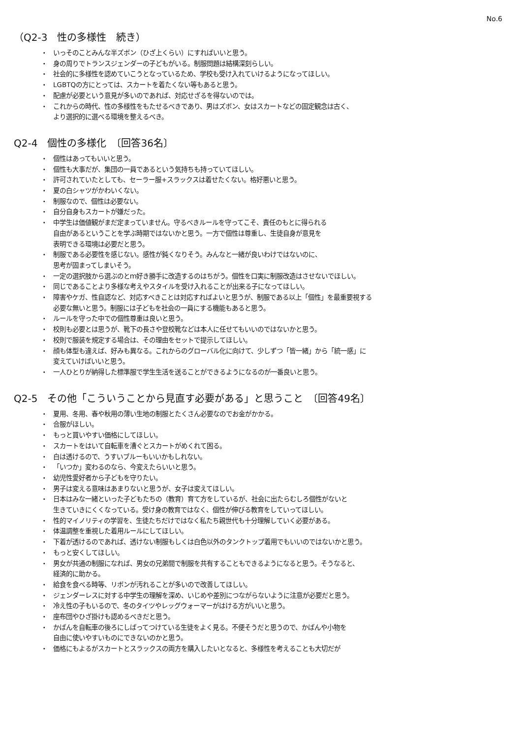No.6
（Q2-3　性の多様性　続き）
・ いっそのことみんな半ズボン（ひざ上くらい）にすればいいと思う。
・ 身の周りでトランスジェンダーの子どもがいる。制服問題は結構深刻らしい。
・ 社会的に多様性を認めていこうとなっているため、学校も受け入れていけるようになってほしい。
・ LGBTQの方にとっては、スカートを着たくない等もあると思う。
・ 配慮が必要という意見が多いのであれば、対応せざるを得ないのでは。
・ これからの時代、性の多様性をもたせるべきであり、男はズボン、女はスカートなどの固定観念は古く、
より選択的に選べる環境を整えるべき。
Q2-4　個性の多様化　〔回答36名〕
・ 個性はあってもいいと思う。
・ 個性も大事だが、集団の一員であるという気持ちも持っていてほしい。
・ 許可されていたとしても、セーラー服+スラックスは着せたくない。格好悪いと思う。
・ 夏の白シャツがかわいくない。
・ 制服なので、個性は必要ない。
・ 自分自身もスカートが嫌だった。
・ 中学生は価値観がまだ定まっていません。守るべきルールを守ってこそ、責任のもとに得られる
自由があるということを学ぶ時期ではないかと思う。一方で個性は尊重し、生徒自身が意見を
表明できる環境は必要だと思う。
・ 制服である必要性を感じない。感性が鈍くなりそう。みんなと一緒が良いわけではないのに、
思考が固まってしまいそう。
・ 一定の選択肢から選ぶのとｍ好き勝手に改造するのはちがう。個性を口実に制服改造はさせないでほしい。
・ 同じであることより多様な考えやスタイルを受け入れることが出来る子になってほしい。
・ 障害やケガ、性自認など、対応すべきことは対応すればよいと思うが、制服である以上「個性」を最重要視する
必要な無いと思う。制服には子どもを社会の一員にする機能もあると思う。
・ ルールを守った中での個性尊重は良いと思う。
・ 校則も必要とは思うが、靴下の長さや登校靴などは本人に任せてもいいのではないかと思う。
・ 校則で服装を規定する場合は、その理由をセットで提示してほしい。
・ 顔も体型も違えば、好みも異なる。これからのグローバル化に向けて、少しずつ「皆一緒」から「統一感」に
変えていけばいいと思う。
・ 一人ひとりが納得した標準服で学生生活を送ることができるようになるのが一番良いと思う。
Q2-5　その他「こういうことから見直す必要がある」と思うこと　〔回答49名〕
・ 夏用、冬用、春や秋用の薄い生地の制服とたくさん必要なのでお金がかかる。
・ 合服がほしい。
・ もっと買いやすい価格にしてほしい。
・ スカートをはいて自転車を漕ぐとスカートがめくれて困る。
・ 白は透けるので、うすいブルーもいいかもしれない。
・ 「いつか」変わるのなら、今変えたらいいと思う。
・ 幼児性愛好者から子どもを守りたい。
・ 男子は変える意味はあまりないと思うが、女子は変えてほしい。
・ 日本はみな一緒といった子どもたちの（教育）育て方をしているが、社会に出たらむしろ個性がないと
生きていきにくくなっている。受け身の教育ではなく、個性が伸びる教育をしていってほしい。
・ 性的マイノリティの学習を、生徒たちだけではなく私たち親世代も十分理解していく必要がある。
・ 体温調整を重視した着用ルールにしてほしい。
・ 下着が透けるのであれば、透けない制服もしくは白色以外のタンクトップ着用でもいいのではないかと思う。
・ もっと安くしてほしい。
・ 男女が共通の制服になれば、男女の兄弟間で制服を共有することもできるようになると思う。そうなると、
経済的に助かる。
・ 給食を食べる時等、リボンが汚れることが多いので改善してほしい。
・ ジェンダーレスに対する中学生の理解を深め、いじめや差別につながらないように注意が必要だと思う。
・ 冷え性の子もいるので、冬のタイツやレッグウォーマーがはける方がいいと思う。
・ 座布団やひざ掛けも認めるべきだと思う。
・ かばんを自転車の後ろにしばってつけている生徒をよく見る。不便そうだと思うので、かばんや小物を
自由に使いやすいものにできないのかと思う。
・ 価格にもよるがスカートとスラックスの両方を購入したいとなると、多様性を考えることも大切だが